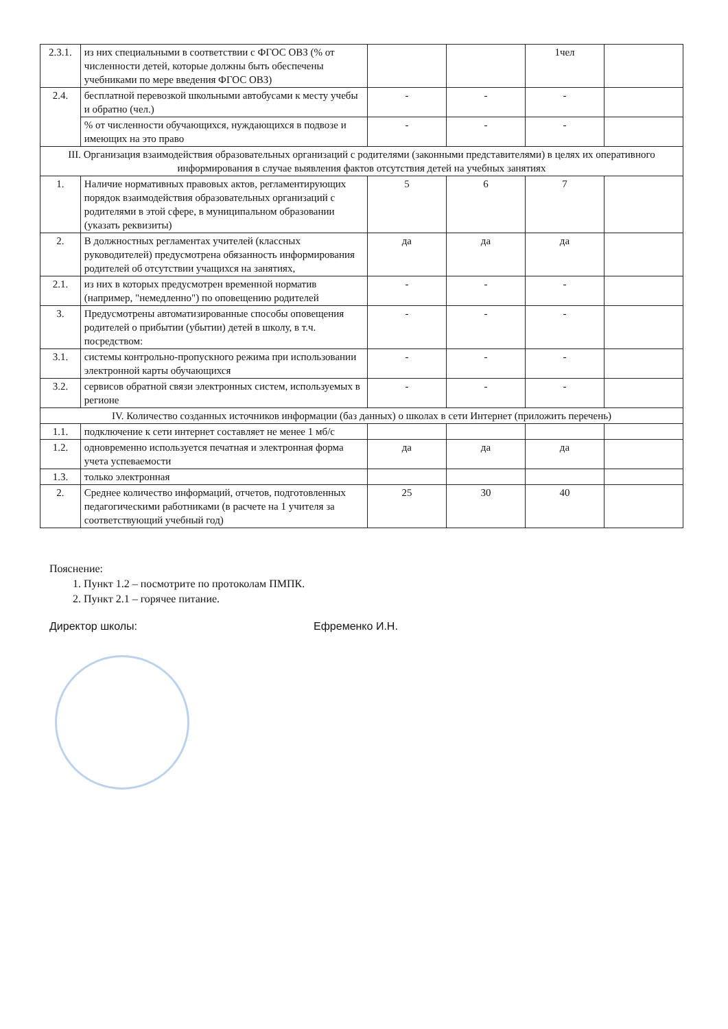| 2.3.1. | из них специальными в соответствии с ФГОС ОВЗ (% от численности детей, которые должны быть обеспечены учебниками по мере введения ФГОС ОВЗ) | | | 1чел | |
| 2.4. | бесплатной перевозкой школьными автобусами к месту учебы и обратно (чел.) | - | - | - | |
| | % от численности обучающихся, нуждающихся в подвозе и имеющих на это право | - | - | - | |
| III. Организация взаимодействия образовательных организаций с родителями (законными представителями) в целях их оперативного информирования в случае выявления фактов отсутствия детей на учебных занятиях | | | | | |
| 1. | Наличие нормативных правовых актов, регламентирующих порядок взаимодействия образовательных организаций с родителями в этой сфере, в муниципальном образовании (указать реквизиты) | 5 | 6 | 7 | |
| 2. | В должностных регламентах учителей (классных руководителей) предусмотрена обязанность информирования родителей об отсутствии учащихся на занятиях, | да | да | да | |
| 2.1. | из них в которых предусмотрен временной норматив (например, "немедленно") по оповещению родителей | - | - | - | |
| 3. | Предусмотрены автоматизированные способы оповещения родителей о прибытии (убытии) детей в школу, в т.ч. посредством: | - | - | - | |
| 3.1. | системы контрольно-пропускного режима при использовании электронной карты обучающихся | - | - | - | |
| 3.2. | сервисов обратной связи электронных систем, используемых в регионе | - | - | - | |
| IV. Количество созданных источников информации (баз данных) о школах в сети Интернет (приложить перечень) | | | | | |
| 1.1. | подключение к сети интернет составляет не менее 1 мб/с | | | | |
| 1.2. | одновременно используется печатная и электронная форма учета успеваемости | да | да | да | |
| 1.3. | только электронная | | | | |
| 2. | Среднее количество информаций, отчетов, подготовленных педагогическими работниками (в расчете на 1 учителя за соответствующий учебный год) | 25 | 30 | 40 | |
Пояснение:
1. Пункт 1.2 – посмотрите по протоколам ПМПК.
2. Пункт 2.1 – горячее питание.
Директор школы: Ефременко И.Н.